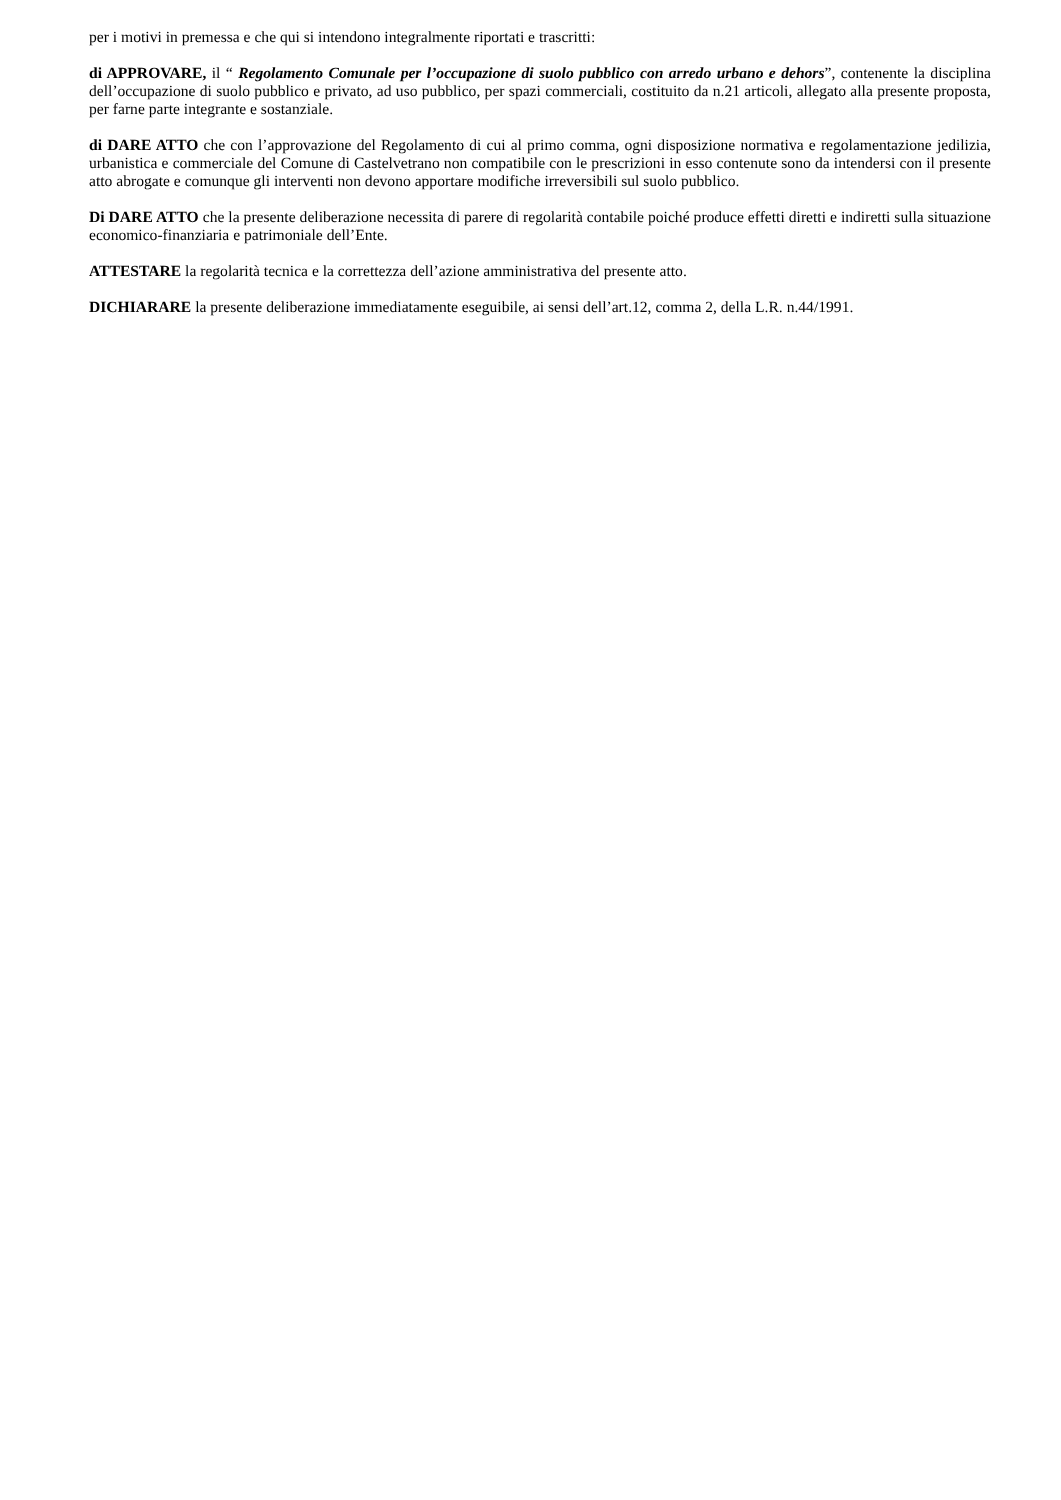per i motivi in premessa e che qui si intendono integralmente riportati e trascritti:
di APPROVARE, il “ Regolamento Comunale per l’occupazione di suolo pubblico con arredo urbano e dehors”, contenente la disciplina dell’occupazione di suolo pubblico e privato, ad uso pubblico, per spazi commerciali, costituito da n.21 articoli, allegato alla presente proposta, per farne parte integrante e sostanziale.
di DARE ATTO che con l’approvazione del Regolamento di cui al primo comma, ogni disposizione normativa e regolamentazione jedilizia, urbanistica e commerciale del Comune di Castelvetrano non compatibile con le prescrizioni in esso contenute sono da intendersi con il presente atto abrogate e comunque gli interventi non devono apportare modifiche irreversibili sul suolo pubblico.
Di DARE ATTO che la presente deliberazione necessita di parere di regolarità contabile poiché produce effetti diretti e indiretti sulla situazione economico-finanziaria e patrimoniale dell’Ente.
ATTESTARE la regolarità tecnica e la correttezza dell’azione amministrativa del presente atto.
DICHIARARE la presente deliberazione immediatamente eseguibile, ai sensi dell’art.12, comma 2, della L.R. n.44/1991.